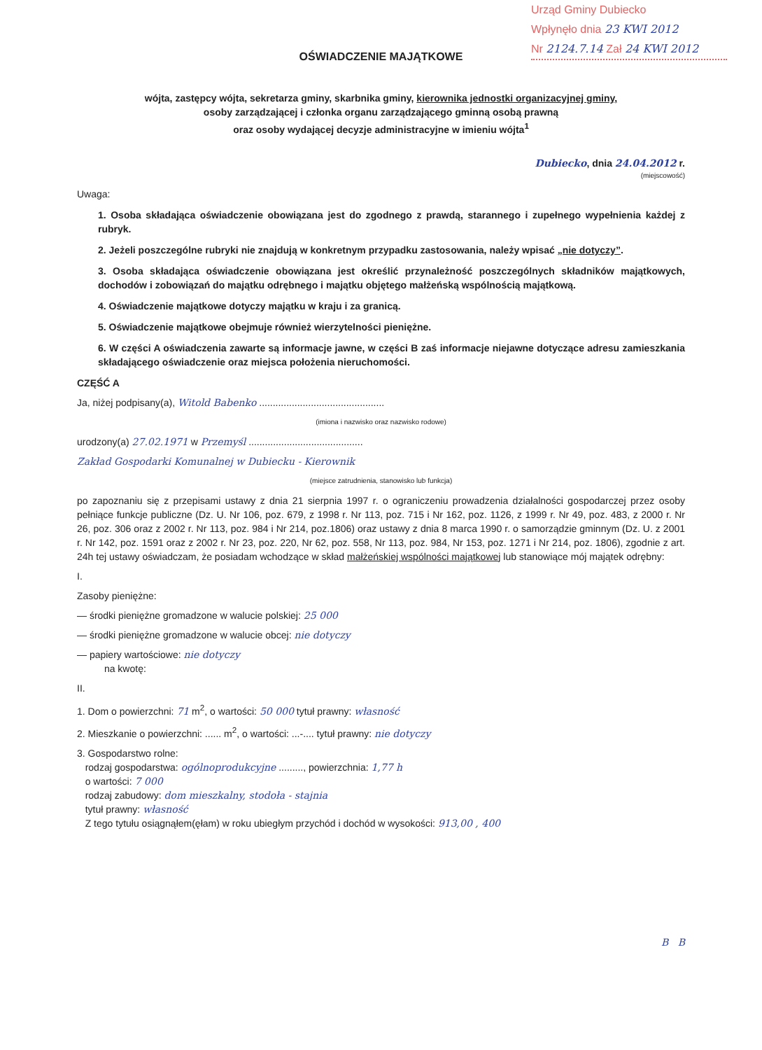Urząd Gminy Dubiecko
Wpłynęło dnia 23 KWI 2012
Nr 2124.7.14 Zał 24 KWI 2012
OŚWIADCZENIE MAJĄTKOWE
wójta, zastępcy wójta, sekretarza gminy, skarbnika gminy, kierownika jednostki organizacyjnej gminy,
osoby zarządzającej i członka organu zarządzającego gminną osobą prawną
oraz osoby wydającej decyzje administracyjne w imieniu wójta<sup>1</sup>
Dubiecko, dnia 24.04.2012 r.
(miejscowość)
Uwaga:
1. Osoba składająca oświadczenie obowiązana jest do zgodnego z prawdą, starannego i zupełnego wypełnienia każdej z rubryk.
2. Jeżeli poszczególne rubryki nie znajdują w konkretnym przypadku zastosowania, należy wpisać „nie dotyczy”.
3. Osoba składająca oświadczenie obowiązana jest określić przynależność poszczególnych składników majątkowych, dochodów i zobowiązań do majątku odrębnego i majątku objętego małżeńską wspólnością majątkową.
4. Oświadczenie majątkowe dotyczy majątku w kraju i za granicą.
5. Oświadczenie majątkowe obejmuje również wierzytelności pieniężne.
6. W części A oświadczenia zawarte są informacje jawne, w części B zaś informacje niejawne dotyczące adresu zamieszkania składającego oświadczenie oraz miejsca położenia nieruchomości.
CZĘŚĆ A
Ja, niżej podpisany(a), Witold Babenko ..............................................
(imiona i nazwisko oraz nazwisko rodowe)
urodzony(a) 27.02.1971 w Przemyśl ..........................................
Zakład Gospodarki Komunalnej w Dubiecku - Kierownik
(miejsce zatrudnienia, stanowisko lub funkcja)
po zapoznaniu się z przepisami ustawy z dnia 21 sierpnia 1997 r. o ograniczeniu prowadzenia działalności gospodarczej przez osoby pełniące funkcje publiczne (Dz. U. Nr 106, poz. 679, z 1998 r. Nr 113, poz. 715 i Nr 162, poz. 1126, z 1999 r. Nr 49, poz. 483, z 2000 r. Nr 26, poz. 306 oraz z 2002 r. Nr 113, poz. 984 i Nr 214, poz.1806) oraz ustawy z dnia 8 marca 1990 r. o samorządzie gminnym (Dz. U. z 2001 r. Nr 142, poz. 1591 oraz z 2002 r. Nr 23, poz. 220, Nr 62, poz. 558, Nr 113, poz. 984, Nr 153, poz. 1271 i Nr 214, poz. 1806), zgodnie z art. 24h tej ustawy oświadczam, że posiadam wchodzące w skład małżeńskiej wspólności majątkowej lub stanowiące mój majątek odrębny:
I.
Zasoby pieniężne:
— środki pieniężne gromadzone w walucie polskiej: 25 000
— środki pieniężne gromadzone w walucie obcej: nie dotyczy
— papiery wartościowe: nie dotyczy
na kwotę:
II.
1. Dom o powierzchni: 71 m<sup>2</sup>, o wartości: 50 000 tytuł prawny: własność
2. Mieszkanie o powierzchni: ...... m<sup>2</sup>, o wartości: ...-.... tytuł prawny: nie dotyczy
3. Gospodarstwo rolne:
rodzaj gospodarstwa: ogólnoprodukcyjne ........., powierzchnia: 1,77 h
o wartości: 7 000
rodzaj zabudowy: dom mieszkalny, stodoła - stajnia
tytuł prawny: własność
Z tego tytułu osiągnąłem(ęłam) w roku ubiegłym przychód i dochód w wysokości: 913,00 , 400
B B